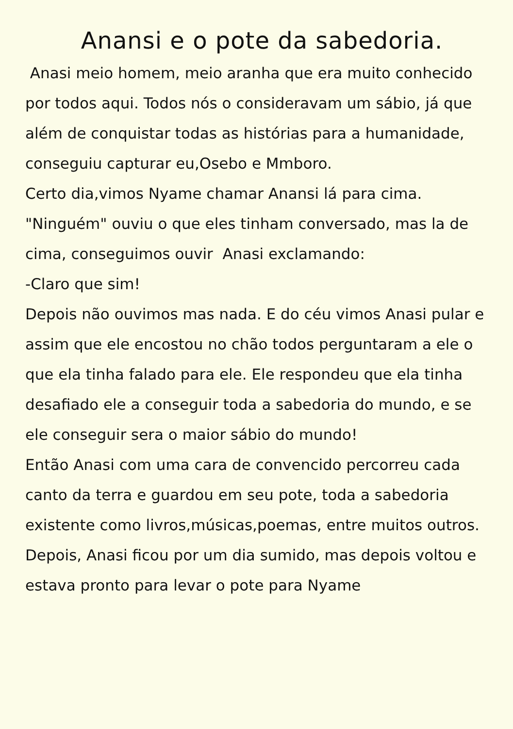Anansi e o pote da sabedoria.
Anasi meio homem, meio aranha que era muito conhecido por todos aqui. Todos nós o consideravam um sábio, já que além de conquistar todas as histórias para a humanidade, conseguiu capturar eu,Osebo e Mmboro.
Certo dia,vimos Nyame chamar Anansi lá para cima. "Ninguém" ouviu o que eles tinham conversado, mas la de cima, conseguimos ouvir Anasi exclamando:
-Claro que sim!
Depois não ouvimos mas nada. E do céu vimos Anasi pular e assim que ele encostou no chão todos perguntaram a ele o que ela tinha falado para ele. Ele respondeu que ela tinha desafiado ele a conseguir toda a sabedoria do mundo, e se ele conseguir sera o maior sábio do mundo!
Então Anasi com uma cara de convencido percorreu cada canto da terra e guardou em seu pote, toda a sabedoria existente como livros,músicas,poemas, entre muitos outros.
Depois, Anasi ficou por um dia sumido, mas depois voltou e estava pronto para levar o pote para Nyame